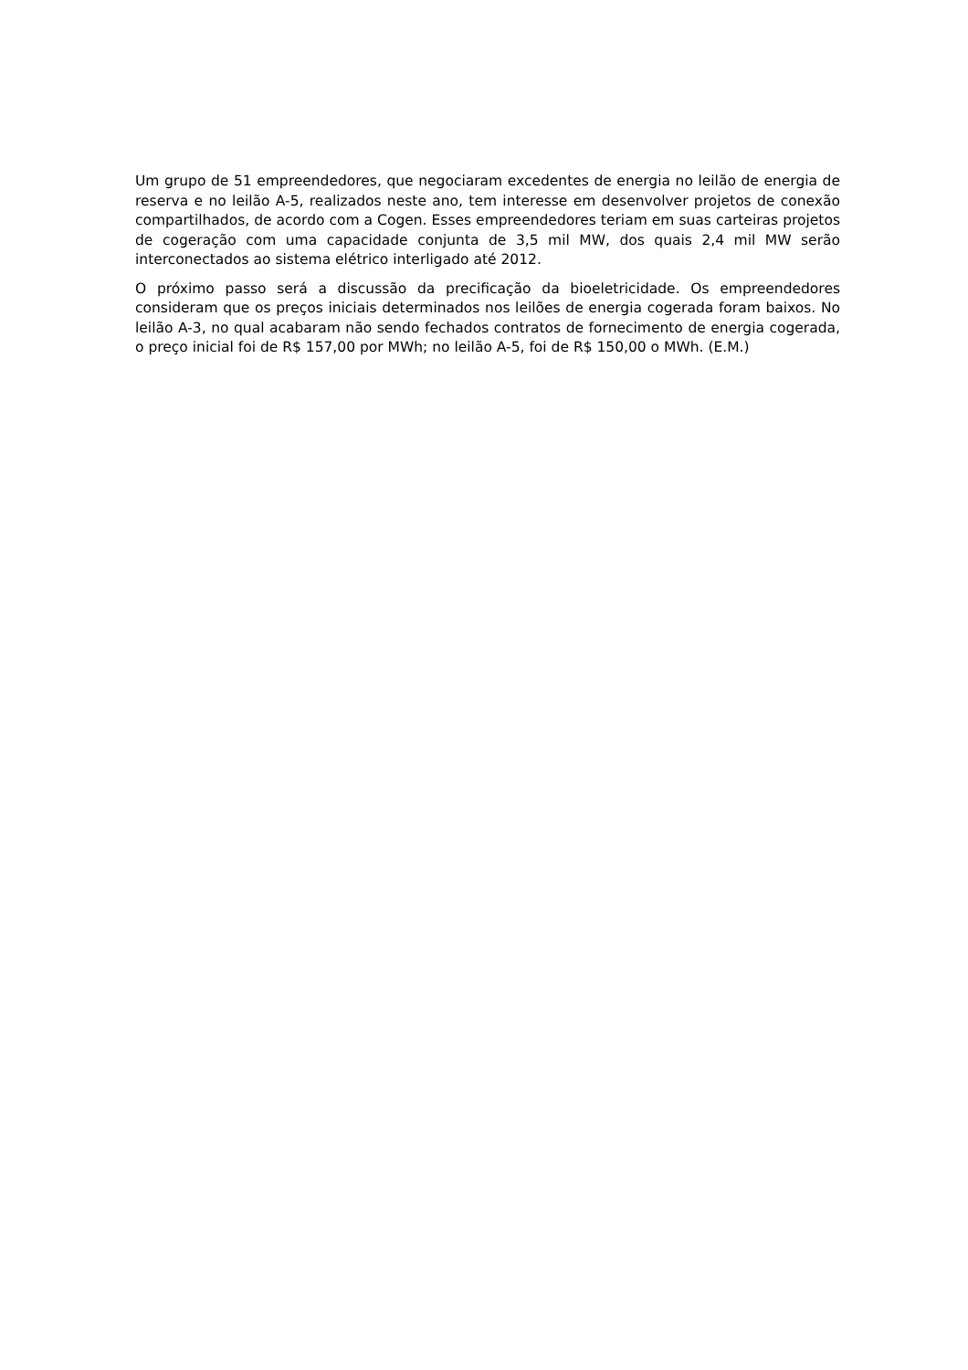Um grupo de 51 empreendedores, que negociaram excedentes de energia no leilão de energia de reserva e no leilão A-5, realizados neste ano, tem interesse em desenvolver projetos de conexão compartilhados, de acordo com a Cogen. Esses empreendedores teriam em suas carteiras projetos de cogeração com uma capacidade conjunta de 3,5 mil MW, dos quais 2,4 mil MW serão interconectados ao sistema elétrico interligado até 2012.
O próximo passo será a discussão da precificação da bioeletricidade. Os empreendedores consideram que os preços iniciais determinados nos leilões de energia cogerada foram baixos. No leilão A-3, no qual acabaram não sendo fechados contratos de fornecimento de energia cogerada, o preço inicial foi de R$ 157,00 por MWh; no leilão A-5, foi de R$ 150,00 o MWh. (E.M.)